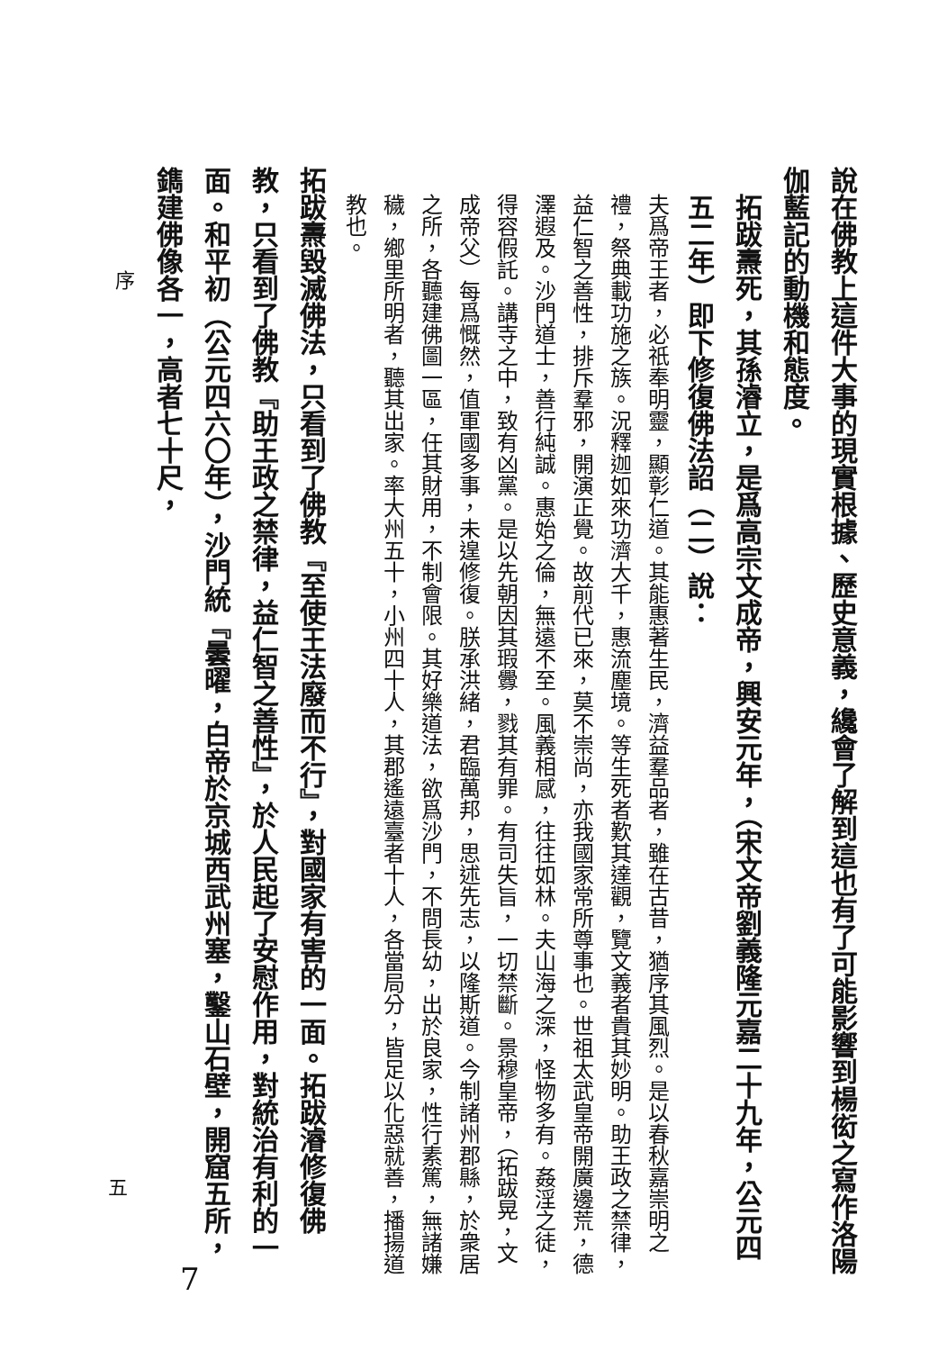說在佛教上這件大事的現實根據、歷史意義，纔會了解到這也有了可能影響到楊衒之寫作洛陽伽藍記的動機和態度。
拓跋燾死，其孫濬立，是爲高宗文成帝，興安元年，（宋文帝劉義隆元嘉二十九年，公元四五二年）即下修復佛法詔（二）說：
夫爲帝王者，必祇奉明靈，顯彰仁道。其能惠著生民，濟益羣品者，雖在古昔，猶序其風烈。是以春秋嘉崇明之禮，祭典載功施之族。況釋迦如來功濟大千，惠流塵境。等生死者歎其達觀，覽文義者貴其妙明。助王政之禁律，益仁智之善性，排斥羣邪，開演正覺。故前代已來，莫不崇尚，亦我國家常所尊事也。世祖太武皇帝開廣邊荒，德澤遐及。沙門道士，善行純誠。惠始之倫，無遠不至。風義相感，往往如林。夫山海之深，怪物多有。姦淫之徒，得容假託。講寺之中，致有凶黨。是以先朝因其瑕釁，戮其有罪。有司失旨，一切禁斷。景穆皇帝，（拓跋晃，文成帝父）每爲慨然，值軍國多事，未遑修復。朕承洪緒，君臨萬邦，思述先志，以隆斯道。今制諸州郡縣，於衆居之所，各聽建佛圖一區，任其財用，不制會限。其好樂道法，欲爲沙門，不問長幼，出於良家，性行素篤，無諸嫌穢，鄉里所明者，聽其出家。率大州五十，小州四十人，其郡遙遠臺者十人，各當局分，皆足以化惡就善，播揚道教也。
拓跋燾毀滅佛法，只看到了佛教『至使王法廢而不行』，對國家有害的一面。拓跋濬修復佛教，只看到了佛教『助王政之禁律，益仁智之善性』，於人民起了安慰作用，對統治有利的一面。和平初（公元四六〇年），沙門統『曇曜，白帝於京城西武州塞，鑿山石壁，開窟五所，鐫建佛像各一，高者七十尺，
序
五
7